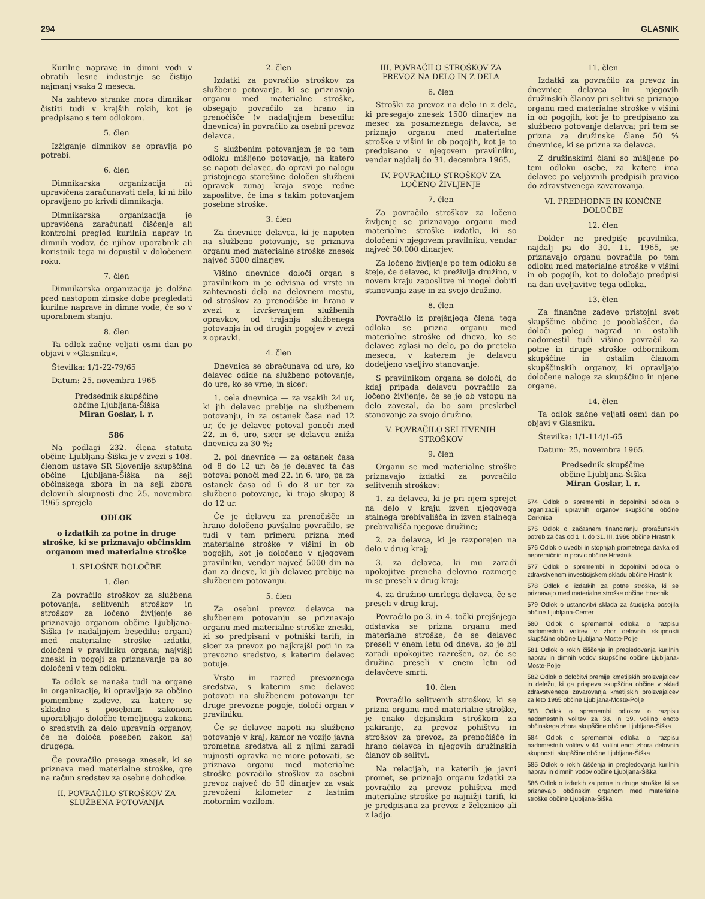294 GLASNIK
Kurilne naprave in dimni vodi v obratih lesne industrije se čistijo najmanj vsaka 2 meseca.
Na zahtevo stranke mora dimnikar čistiti tudi v krajših rokih, kot je predpisano s tem odlokom.
5. člen
Izžiganje dimnikov se opravlja po potrebi.
6. člen
Dimnikarska organizacija ni upravičena zaračunavati dela, ki ni bilo opravljeno po krivdi dimnikarja.
Dimnikarska organizacija je upravičena zaračunati čiščenje ali kontrolni pregled kurilnih naprav in dimnih vodov, če njihov uporabnik ali koristnik tega ni dopustil v določenem roku.
7. člen
Dimnikarska organizacija je dolžna pred nastopom zimske dobe pregledati kurilne naprave in dimne vode, če so v uporabnem stanju.
8. člen
Ta odlok začne veljati osmi dan po objavi v »Glasniku«.
Številka: 1/1-22-79/65
Datum: 25. novembra 1965
Predsednik skupščine
občine Ljubljana-Šiška
Miran Goslar, l. r.
586
Na podlagi 232. člena statuta občine Ljubljana-Šiška je v zvezi s 108. členom ustave SR Slovenije skupščina občine Ljubljana-Šiška na seji občinskega zbora in na seji zbora delovnih skupnosti dne 25. novembra 1965 sprejela
ODLOK
o izdatkih za potne in druge stroške, ki se priznavajo občinskim organom med materialne stroške
I. SPLOŠNE DOLOČBE
1. člen
Za povračilo stroškov za službena potovanja, selitvenih stroškov in stroškov za ločeno življenje se priznavajo organom občine Ljubljana-Šiška (v nadaljnjem besedilu: organi) med materialne stroške izdatki, določeni v pravilniku organa; najvišji zneski in pogoji za priznavanje pa so določeni v tem odloku.
Ta odlok se nanaša tudi na organe in organizacije, ki opravljajo za občino pomembne zadeve, za katere se skladno s posebnim zakonom uporabljajo določbe temeljnega zakona o sredstvih za delo upravnih organov, če ne določa poseben zakon kaj drugega.
Če povračilo presega znesek, ki se priznava med materialne stroške, gre na račun sredstev za osebne dohodke.
II. POVRAČILO STROŠKOV ZA SLUŽBENA POTOVANJA
2. člen
Izdatki za povračilo stroškov za službeno potovanje, ki se priznavajo organu med materialne stroške, obsegajo povračilo za hrano in prenočišče (v nadaljnjem besedilu: dnevnica) in povračilo za osebni prevoz delavca.
S službenim potovanjem je po tem odloku mišljeno potovanje, na katero se napoti delavec, da opravi po nalogu pristojnega starešine določen službeni opravek zunaj kraja svoje redne zaposlitve, če ima s takim potovanjem posebne stroške.
3. člen
Za dnevnice delavca, ki je napoten na službeno potovanje, se priznava organu med materialne stroške znesek največ 5000 dinarjev.
Višino dnevnice določi organ s pravilnikom in je odvisna od vrste in zahtevnosti dela na delovnem mestu, od stroškov za prenočišče in hrano v zvezi z izvrševanjem službenih opravkov, od trajanja službenega potovanja in od drugih pogojev v zvezi z opravki.
4. člen
Dnevnica se obračunava od ure, ko delavec odide na službeno potovanje, do ure, ko se vrne, in sicer:
1. cela dnevnica — za vsakih 24 ur, ki jih delavec prebije na službenem potovanju, in za ostanek časa nad 12 ur, če je delavec potoval ponoči med 22. in 6. uro, sicer se delavcu zniža dnevnica za 30 %;
2. pol dnevnice — za ostanek časa od 8 do 12 ur; če je delavec ta čas potoval ponoči med 22. in 6. uro, pa za ostanek časa od 6 do 8 ur ter za službeno potovanje, ki traja skupaj 8 do 12 ur.
Če je delavcu za prenočišče in hrano določeno pavšalno povračilo, se tudi v tem primeru prizna med materialne stroške v višini in ob pogojih, kot je določeno v njegovem pravilniku, vendar največ 5000 din na dan za dneve, ki jih delavec prebije na službenem potovanju.
5. člen
Za osebni prevoz delavca na službenem potovanju se priznavajo organu med materialne stroške zneski, ki so predpisani v potniški tarifi, in sicer za prevoz po najkrajši poti in za prevozno sredstvo, s katerim delavec potuje.
Vrsto in razred prevoznega sredstva, s katerim sme delavec potovati na službenem potovanju ter druge prevozne pogoje, določi organ v pravilniku.
Če se delavec napoti na službeno potovanje v kraj, kamor ne vozijo javna prometna sredstva ali z njimi zaradi nujnosti opravka ne more potovati, se priznava organu med materialne stroške povračilo stroškov za osebni prevoz največ do 50 dinarjev za vsak prevoženi kilometer z lastnim motornim vozilom.
III. POVRAČILO STROŠKOV ZA PREVOZ NA DELO IN Z DELA
6. člen
Stroški za prevoz na delo in z dela, ki presegajo znesek 1500 dinarjev na mesec za posameznega delavca, se priznajo organu med materialne stroške v višini in ob pogojih, kot je to predpisano v njegovem pravilniku, vendar najdalj do 31. decembra 1965.
IV. POVRAČILO STROŠKOV ZA LOČENO ŽIVLJENJE
7. člen
Za povračilo stroškov za ločeno življenje se priznavajo organu med materialne stroške izdatki, ki so določeni v njegovem pravilniku, vendar največ 30.000 dinarjev.
Za ločeno življenje po tem odloku se šteje, če delavec, ki preživlja družino, v novem kraju zaposlitve ni mogel dobiti stanovanja zase in za svojo družino.
8. člen
Povračilo iz prejšnjega člena tega odloka se prizna organu med materialne stroške od dneva, ko se delavec zglasi na delo, pa do preteka meseca, v katerem je delavcu dodeljeno vseljivo stanovanje.
S pravilnikom organa se določi, do kdaj pripada delavcu povračilo za ločeno življenje, če se je ob vstopu na delo zavezal, da bo sam preskrbel stanovanje za svojo družino.
V. POVRAČILO SELITVENIH STROŠKOV
9. člen
Organu se med materialne stroške priznavajo izdatki za povračilo selitvenih stroškov:
1. za delavca, ki je pri njem sprejet na delo v kraju izven njegovega stalnega prebivališča in izven stalnega prebivališča njegove družine;
2. za delavca, ki je razporejen na delo v drug kraj;
3. za delavca, ki mu zaradi upokojitve preneha delovno razmerje in se preseli v drug kraj;
4. za družino umrlega delavca, če se preseli v drug kraj.
Povračilo po 3. in 4. točki prejšnjega odstavka se prizna organu med materialne stroške, če se delavec preseli v enem letu od dneva, ko je bil zaradi upokojitve razrešen, oz. če se družina preseli v enem letu od delavčeve smrti.
10. člen
Povračilo selitvenih stroškov, ki se prizna organu med materialne stroške, je enako dejanskim stroškom za pakiranje, za prevoz pohištva in stroškov za prevoz, za prenočišče in hrano delavca in njegovih družinskih članov ob selitvi.
Na relacijah, na katerih je javni promet, se priznajo organu izdatki za povračilo za prevoz pohištva med materialne stroške po najnižji tarifi, ki je predpisana za prevoz z železnico ali z ladjo.
11. člen
Izdatki za povračilo za prevoz in dnevnice delavca in njegovih družinskih članov pri selitvi se priznajo organu med materialne stroške v višini in ob pogojih, kot je to predpisano za službeno potovanje delavca; pri tem se prizna za družinske člane 50 % dnevnice, ki se prizna za delavca.
Z družinskimi člani so mišljene po tem odloku osebe, za katere ima delavec po veljavnih predpisih pravico do zdravstvenega zavarovanja.
VI. PREDHODNE IN KONČNE DOLOČBE
12. člen
Dokler ne predpiše pravilnika, najdalj pa do 30. 11. 1965, se priznavajo organu povračila po tem odloku med materialne stroške v višini in ob pogojih, kot to določajo predpisi na dan uveljavitve tega odloka.
13. člen
Za finančne zadeve pristojni svet skupščine občine je pooblaščen, da določi poleg nagrad in ostalih nadomestil tudi višino povračil za potne in druge stroške odbornikom skupščine in ostalim članom skupščinskih organov, ki opravljajo določene naloge za skupščino in njene organe.
14. člen
Ta odlok začne veljati osmi dan po objavi v Glasniku.
Številka: 1/1-114/1-65
Datum: 25. novembra 1965.
Predsednik skupščine
občine Ljubljana-Šiška
Miran Goslar, l. r.
574 Odlok o spremembi in dopolnitvi odloka o organizaciji upravnih organov skupščine občine Cerknica
575 Odlok o začasnem financiranju proračunskih potreb za čas od 1. I. do 31. III. 1966 občine Hrastnik
576 Odlok o uvedbi in stopnjah prometnega davka od nepremičnin in pravic občine Hrastnik
577 Odlok o spremembi in dopolnitvi odloka o zdravstvenem investicijskem skladu občine Hrastnik
578 Odlok o izdatkih za potne stroške, ki se priznavajo med materialne stroške občine Hrastnik
579 Odlok o ustanovitvi sklada za študijska posojila občine Ljubljana-Center
580 Odlok o spremembi odloka o razpisu nadomestnih volitev v zbor delovnih skupnosti skupščine občine Ljubljana-Moste-Polje
581 Odlok o rokih čiščenja in pregledovanja kurilnih naprav in dimnih vodov skupščine občine Ljubljana-Moste-Polje
582 Odlok o določitvi premije kmetijskih proizvajalcev in deležu, ki ga prispeva skupščina občine v sklad zdravstvenega zavarovanja kmetijskih proizvajalcev za leto 1965 občine Ljubljana-Moste-Polje
583 Odlok o spremembi odlokov o razpisu nadomestnih volitev za 38. in 39. volilno enoto občinskega zbora skupščine občine Ljubljana-Šiška
584 Odlok o spremembi odloka o razpisu nadomestnih volitev v 44. volilni enoti zbora delovnih skupnosti, skupščine občine Ljubljana-Šiška
585 Odlok o rokih čiščenja in pregledovanja kurilnih naprav in dimnih vodov občine Ljubljana-Šiška
586 Odlok o izdatkih za potne in druge stroške, ki se priznavajo občinskim organom med materialne stroške občine Ljubljana-Šiška